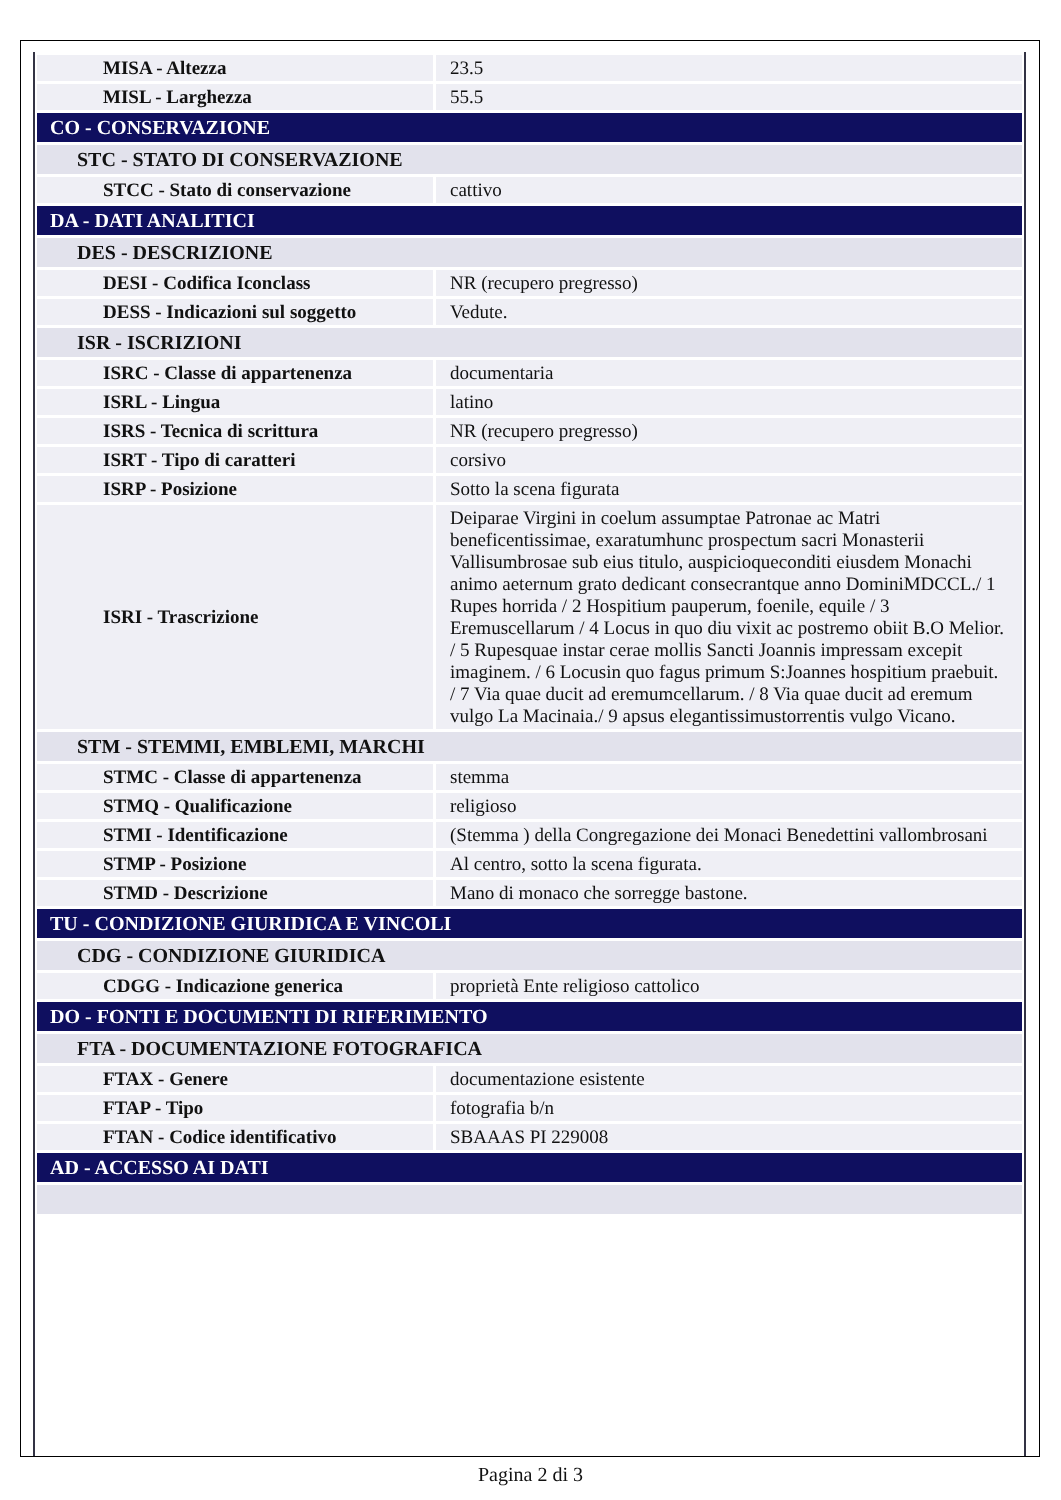| MISA - Altezza | 23.5 |
| MISL - Larghezza | 55.5 |
| CO - CONSERVAZIONE | |
| STC - STATO DI CONSERVAZIONE | |
| STCC - Stato di conservazione | cattivo |
| DA - DATI ANALITICI | |
| DES - DESCRIZIONE | |
| DESI - Codifica Iconclass | NR (recupero pregresso) |
| DESS - Indicazioni sul soggetto | Vedute. |
| ISR - ISCRIZIONI | |
| ISRC - Classe di appartenenza | documentaria |
| ISRL - Lingua | latino |
| ISRS - Tecnica di scrittura | NR (recupero pregresso) |
| ISRT - Tipo di caratteri | corsivo |
| ISRP - Posizione | Sotto la scena figurata |
| ISRI - Trascrizione | Deiparae Virgini in coelum assumptae Patronae ac Matri beneficentissimae, exaratumhunc prospectum sacri Monasterii Vallisumbrosae sub eius titulo, auspicioqueconditi eiusdem Monachi animo aeternum grato dedicant consecrantque anno DominiMDCCL./ 1 Rupes horrida / 2 Hospitium pauperum, foenile, equile / 3 Eremuscellarum / 4 Locus in quo diu vixit ac postremo obiit B.O Melior. / 5 Rupesquae instar cerae mollis Sancti Joannis impressam excepit imaginem. / 6 Locusin quo fagus primum S:Joannes hospitium praebuit. / 7 Via quae ducit ad eremumcellarum. / 8 Via quae ducit ad eremum vulgo La Macinaia./ 9 apsus elegantissimustorrentis vulgo Vicano. |
| STM - STEMMI, EMBLEMI, MARCHI | |
| STMC - Classe di appartenenza | stemma |
| STMQ - Qualificazione | religioso |
| STMI - Identificazione | (Stemma ) della Congregazione dei Monaci Benedettini vallombrosani |
| STMP - Posizione | Al centro, sotto la scena figurata. |
| STMD - Descrizione | Mano di monaco che sorregge bastone. |
| TU - CONDIZIONE GIURIDICA E VINCOLI | |
| CDG - CONDIZIONE GIURIDICA | |
| CDGG - Indicazione generica | proprietà Ente religioso cattolico |
| DO - FONTI E DOCUMENTI DI RIFERIMENTO | |
| FTA - DOCUMENTAZIONE FOTOGRAFICA | |
| FTAX - Genere | documentazione esistente |
| FTAP - Tipo | fotografia b/n |
| FTAN - Codice identificativo | SBAAAS PI 229008 |
| AD - ACCESSO AI DATI | |
Pagina 2 di 3